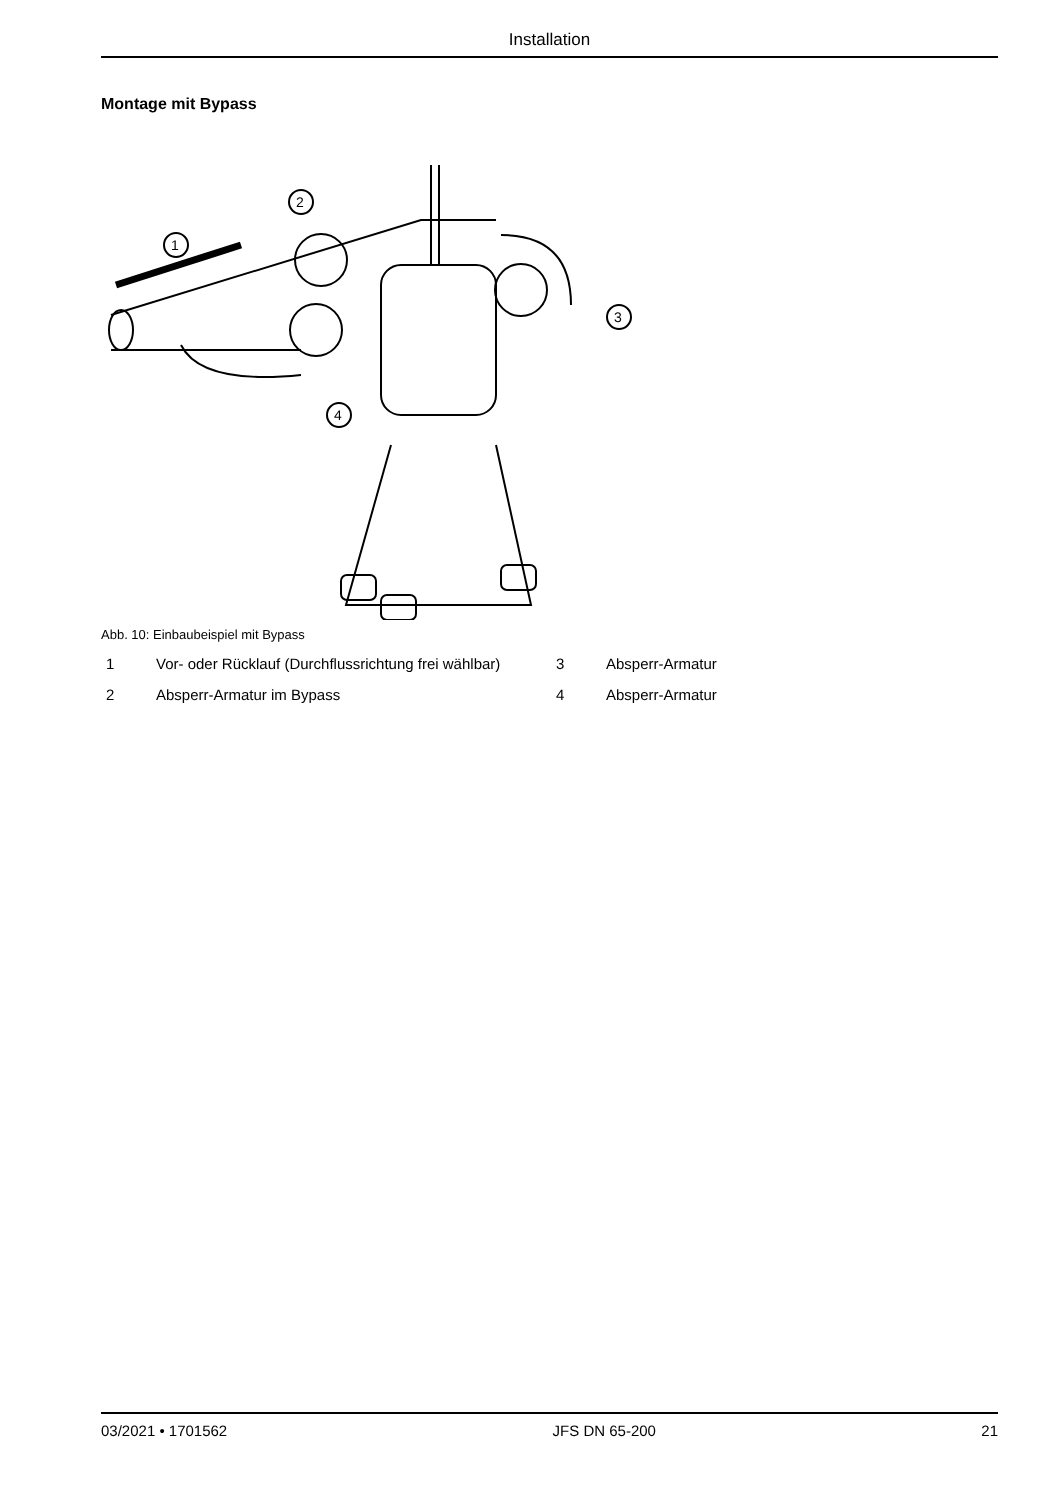Installation
Montage mit Bypass
2
1
3
4
Abb. 10: Einbaubeispiel mit Bypass
| 1 | Vor- oder Rücklauf (Durchflussrichtung frei wählbar) | 3 | Absperr-Armatur |
| 2 | Absperr-Armatur im Bypass | 4 | Absperr-Armatur |
03/2021 • 1701562 JFS DN 65-200 21